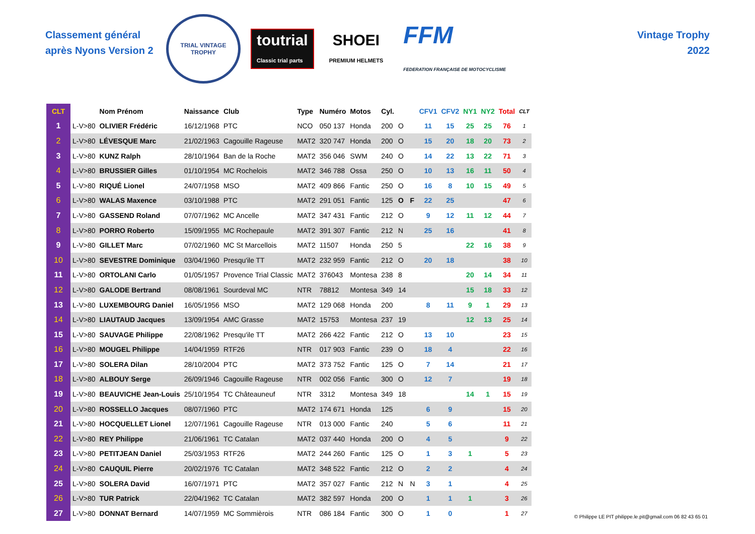Classement général
après Nyons Version 2
TRIAL VINTAGE
TROPHY
toutrial
Classic trial parts
SHOEI
PREMIUM HELMETS
FFM
FEDERATION FRANÇAISE DE MOTOCYCLISME
Vintage Trophy
2022
| CLT | | Nom Prénom | Naissance | Club | Type | Numéro | Motos | Cyl. | | | CFV1 | CFV2 | NY1 | NY2 | Total | CLT |
| --- | --- | --- | --- | --- | --- | --- | --- | --- | --- | --- | --- | --- | --- | --- | --- | --- |
| 1 | L-V>80 | OLIVIER Frédéric | 16/12/1968 | PTC | NCO | 050 137 | Honda | 200 | O | | 11 | 15 | 25 | 25 | 76 | 1 |
| 2 | L-V>80 | LÉVESQUE Marc | 21/02/1963 | Cagouille Rageuse | MAT2 | 320 747 | Honda | 200 | O | | 15 | 20 | 18 | 20 | 73 | 2 |
| 3 | L-V>80 | KUNZ Ralph | 28/10/1964 | Ban de la Roche | MAT2 | 356 046 | SWM | 240 | O | | 14 | 22 | 13 | 22 | 71 | 3 |
| 4 | L-V>80 | BRUSSIER Gilles | 01/10/1954 | MC Rochelois | MAT2 | 346 788 | Ossa | 250 | O | | 10 | 13 | 16 | 11 | 50 | 4 |
| 5 | L-V>80 | RIQUÉ Lionel | 24/07/1958 | MSO | MAT2 | 409 866 | Fantic | 250 | O | | 16 | 8 | 10 | 15 | 49 | 5 |
| 6 | L-V>80 | WALAS Maxence | 03/10/1988 | PTC | MAT2 | 291 051 | Fantic | 125 | O | F | 22 | 25 | | | 47 | 6 |
| 7 | L-V>80 | GASSEND Roland | 07/07/1962 | MC Ancelle | MAT2 | 347 431 | Fantic | 212 | O | | 9 | 12 | 11 | 12 | 44 | 7 |
| 8 | L-V>80 | PORRO Roberto | 15/09/1955 | MC Rochepaule | MAT2 | 391 307 | Fantic | 212 | N | | 25 | 16 | | | 41 | 8 |
| 9 | L-V>80 | GILLET Marc | 07/02/1960 | MC St Marcellois | MAT2 | 11507 | Honda | 250 | 5 | | | | 22 | 16 | 38 | 9 |
| 10 | L-V>80 | SEVESTRE Dominique | 03/04/1960 | Presqu'ile TT | MAT2 | 232 959 | Fantic | 212 | O | | 20 | 18 | | | 38 | 10 |
| 11 | L-V>80 | ORTOLANI Carlo | 01/05/1957 | Provence Trial Classic | MAT2 | 376043 | Montesa | 238 | 8 | | | | 20 | 14 | 34 | 11 |
| 12 | L-V>80 | GALODE Bertrand | 08/08/1961 | Sourdeval MC | NTR | 78812 | Montesa | 349 | 14 | | | | 15 | 18 | 33 | 12 |
| 13 | L-V>80 | LUXEMBOURG Daniel | 16/05/1956 | MSO | MAT2 | 129 068 | Honda | 200 | | | 8 | 11 | 9 | 1 | 29 | 13 |
| 14 | L-V>80 | LIAUTAUD Jacques | 13/09/1954 | AMC Grasse | MAT2 | 15753 | Montesa | 237 | 19 | | | | 12 | 13 | 25 | 14 |
| 15 | L-V>80 | SAUVAGE Philippe | 22/08/1962 | Presqu'ile TT | MAT2 | 266 422 | Fantic | 212 | O | | 13 | 10 | | | 23 | 15 |
| 16 | L-V>80 | MOUGEL Philippe | 14/04/1959 | RTF26 | NTR | 017 903 | Fantic | 239 | O | | 18 | 4 | | | 22 | 16 |
| 17 | L-V>80 | SOLERA Dilan | 28/10/2004 | PTC | MAT2 | 373 752 | Fantic | 125 | O | | 7 | 14 | | | 21 | 17 |
| 18 | L-V>80 | ALBOUY Serge | 26/09/1946 | Cagouille Rageuse | NTR | 002 056 | Fantic | 300 | O | | 12 | 7 | | | 19 | 18 |
| 19 | L-V>80 | BEAUVICHE Jean-Louis | 25/10/1954 | TC Châteauneuf | NTR | 3312 | Montesa | 349 | 18 | | | | 14 | 1 | 15 | 19 |
| 20 | L-V>80 | ROSSELLO Jacques | 08/07/1960 | PTC | MAT2 | 174 671 | Honda | 125 | | | 6 | 9 | | | 15 | 20 |
| 21 | L-V>80 | HOCQUELLET Lionel | 12/07/1961 | Cagouille Rageuse | NTR | 013 000 | Fantic | 240 | | | 5 | 6 | | | 11 | 21 |
| 22 | L-V>80 | REY Philippe | 21/06/1961 | TC Catalan | MAT2 | 037 440 | Honda | 200 | O | | 4 | 5 | | | 9 | 22 |
| 23 | L-V>80 | PETITJEAN Daniel | 25/03/1953 | RTF26 | MAT2 | 244 260 | Fantic | 125 | O | | 1 | 3 | 1 | | 5 | 23 |
| 24 | L-V>80 | CAUQUIL Pierre | 20/02/1976 | TC Catalan | MAT2 | 348 522 | Fantic | 212 | O | | 2 | 2 | | | 4 | 24 |
| 25 | L-V>80 | SOLERA David | 16/07/1971 | PTC | MAT2 | 357 027 | Fantic | 212 | N | N | 3 | 1 | | | 4 | 25 |
| 26 | L-V>80 | TUR Patrick | 22/04/1962 | TC Catalan | MAT2 | 382 597 | Honda | 200 | O | | 1 | 1 | 1 | | 3 | 26 |
| 27 | L-V>80 | DONNAT Bernard | 14/07/1959 | MC Sommièrois | NTR | 086 184 | Fantic | 300 | O | | 1 | 0 | | | 1 | 27 |
© Philippe LE PIT philippe.le.pit@gmail.com 06 82 43 65 01